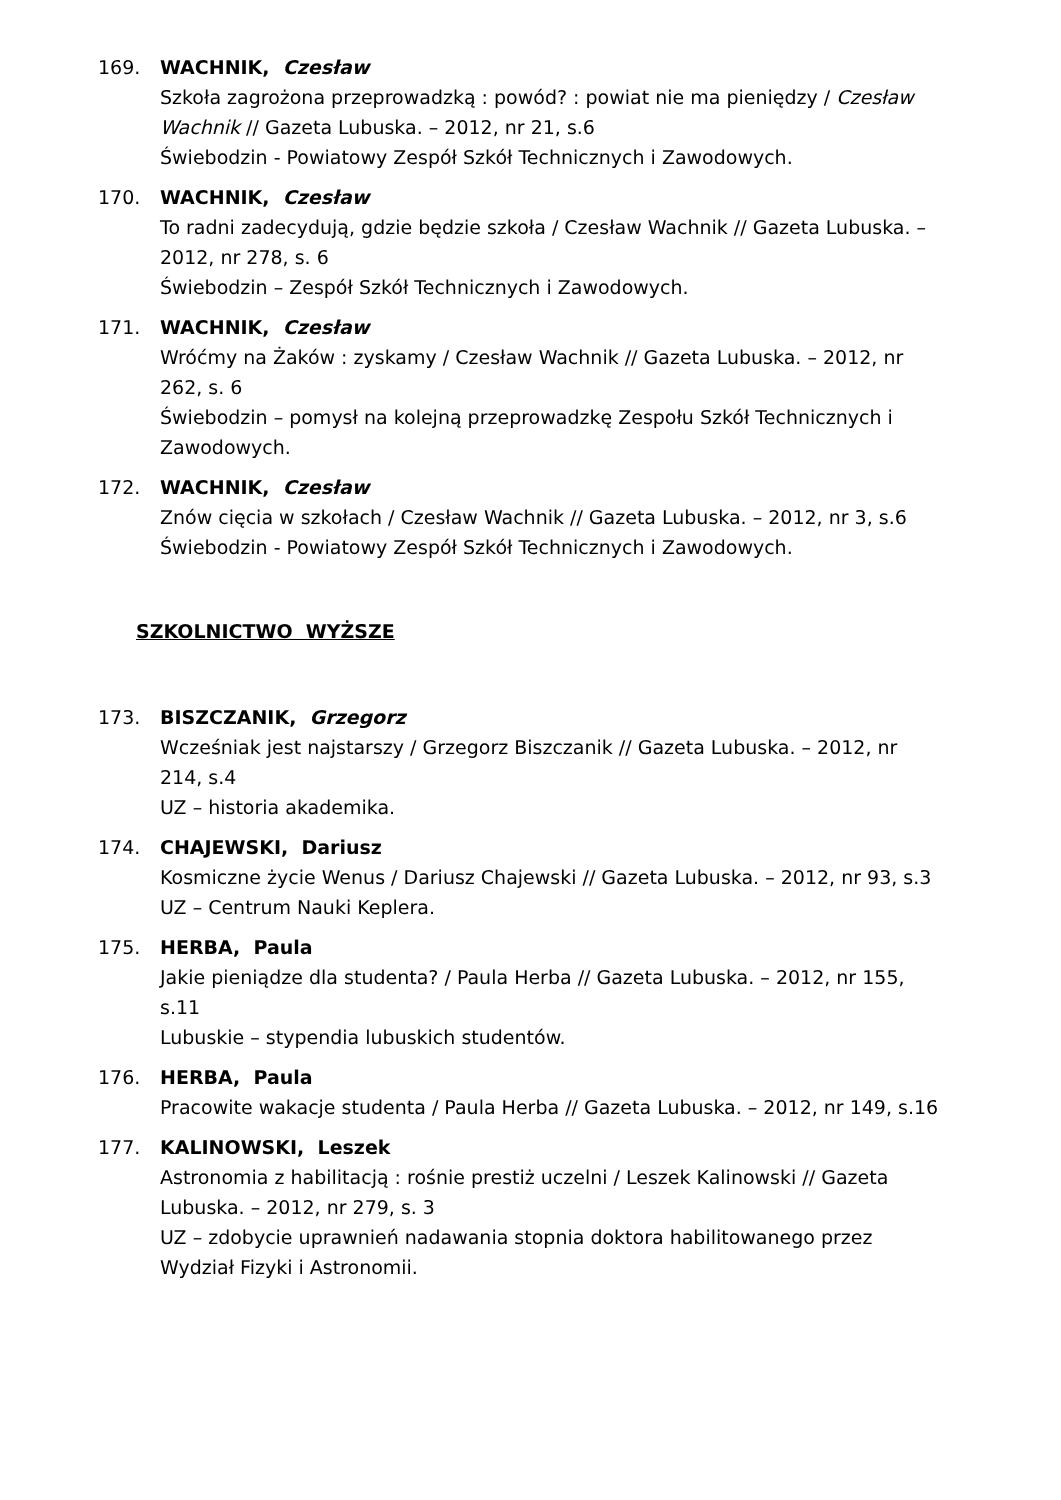169. WACHNIK, Czesław
Szkoła zagrożona przeprowadzką : powód? : powiat nie ma pieniędzy / Czesław Wachnik // Gazeta Lubuska. – 2012, nr 21, s.6
Świebodzin - Powiatowy Zespół Szkół Technicznych i Zawodowych.
170. WACHNIK, Czesław
To radni zadecydują, gdzie będzie szkoła / Czesław Wachnik // Gazeta Lubuska. – 2012, nr 278, s. 6
Świebodzin – Zespół Szkół Technicznych i Zawodowych.
171. WACHNIK, Czesław
Wróćmy na Żaków : zyskamy / Czesław Wachnik // Gazeta Lubuska. – 2012, nr 262, s. 6
Świebodzin – pomysł na kolejną przeprowadzkę Zespołu Szkół Technicznych i Zawodowych.
172. WACHNIK, Czesław
Znów cięcia w szkołach / Czesław Wachnik // Gazeta Lubuska. – 2012, nr 3, s.6
Świebodzin - Powiatowy Zespół Szkół Technicznych i Zawodowych.
SZKOLNICTWO WYŻSZE
173. BISZCZANIK, Grzegorz
Wcześniak jest najstarszy / Grzegorz Biszczanik // Gazeta Lubuska. – 2012, nr 214, s.4
UZ – historia akademika.
174. CHAJEWSKI, Dariusz
Kosmiczne życie Wenus / Dariusz Chajewski // Gazeta Lubuska. – 2012, nr 93, s.3
UZ – Centrum Nauki Keplera.
175. HERBA, Paula
Jakie pieniądze dla studenta? / Paula Herba // Gazeta Lubuska. – 2012, nr 155, s.11
Lubuskie – stypendia lubuskich studentów.
176. HERBA, Paula
Pracowite wakacje studenta / Paula Herba // Gazeta Lubuska. – 2012, nr 149, s.16
177. KALINOWSKI, Leszek
Astronomia z habilitacją : rośnie prestiż uczelni / Leszek Kalinowski // Gazeta Lubuska. – 2012, nr 279, s. 3
UZ – zdobycie uprawnień nadawania stopnia doktora habilitowanego przez Wydział Fizyki i Astronomii.